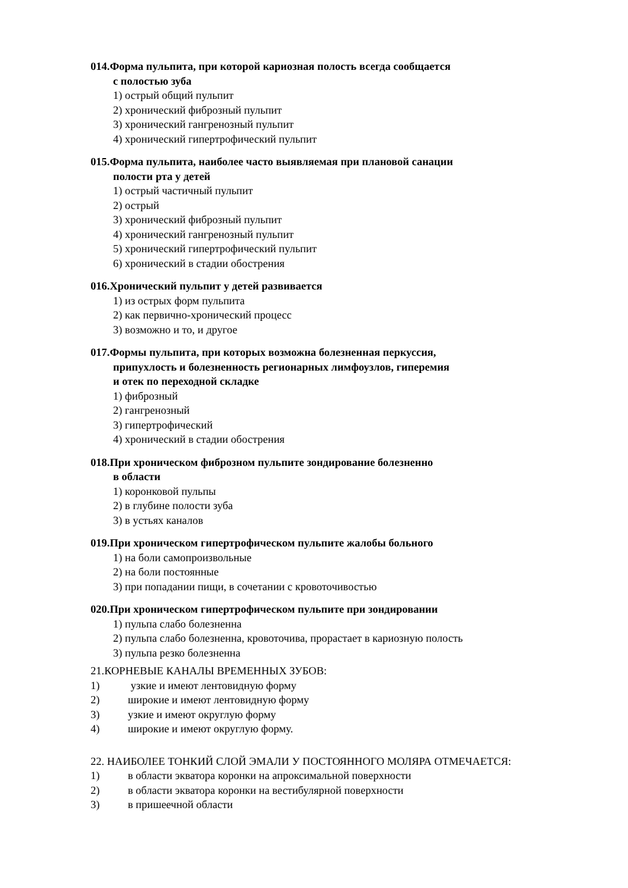014.Форма пульпита, при которой кариозная полость всегда сообщается
с полостью зуба
1) острый общий пульпит
2) хронический фиброзный пульпит
3) хронический гангренозный пульпит
4) хронический гипертрофический пульпит
015.Форма пульпита, наиболее часто выявляемая при плановой санации
полости рта у детей
1) острый частичный пульпит
2) острый
3) хронический фиброзный пульпит
4) хронический гангренозный пульпит
5) хронический гипертрофический пульпит
6) хронический в стадии обострения
016.Хронический пульпит у детей развивается
1) из острых форм пульпита
2) как первично-хронический процесс
3) возможно и то, и другое
017.Формы пульпита, при которых возможна болезненная перкуссия,
припухлость и болезненность регионарных лимфоузлов, гиперемия
и отек по переходной складке
1) фиброзный
2) гангренозный
3) гипертрофический
4) хронический в стадии обострения
018.При хроническом фиброзном пульпите зондирование болезненно
в области
1) коронковой пульпы
2) в глубине полости зуба
3) в устьях каналов
019.При хроническом гипертрофическом пульпите жалобы больного
1) на боли самопроизвольные
2) на боли постоянные
3) при попадании пищи, в сочетании с кровоточивостью
020.При хроническом гипертрофическом пульпите при зондировании
1) пульпа слабо болезненна
2) пульпа слабо болезненна, кровоточива, прорастает в кариозную полость
3) пульпа резко болезненна
21.КОРНЕВЫЕ КАНАЛЫ ВРЕМЕННЫХ ЗУБОВ:
1) узкие и имеют лентовидную форму
2) широкие и имеют лентовидную форму
3) узкие и имеют округлую форму
4) широкие и имеют округлую форму.
22. НАИБОЛЕЕ ТОНКИЙ СЛОЙ ЭМАЛИ У ПОСТОЯННОГО МОЛЯРА ОТМЕЧАЕТСЯ:
1) в области экватора коронки на апроксимальной поверхности
2) в области экватора коронки на вестибулярной поверхности
3) в пришеечной области